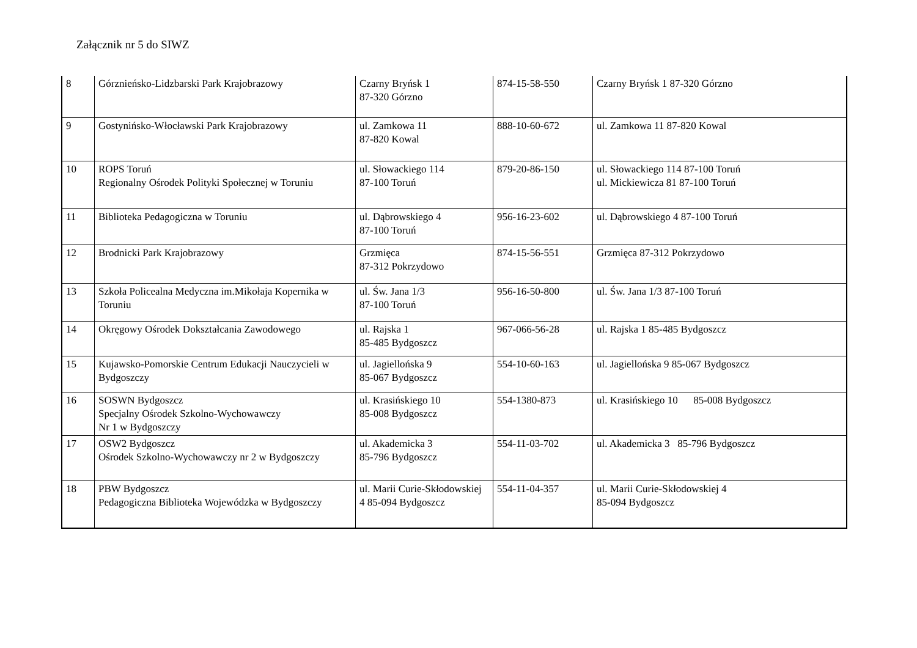Załącznik nr 5 do SIWZ
| 8 | Górznieńsko-Lidzbarski Park Krajobrazowy | Czarny Bryńsk 1 87-320 Górzno | 874-15-58-550 | Czarny Bryńsk 1 87-320 Górzno |
| 9 | Gostynińsko-Włocławski Park Krajobrazowy | ul. Zamkowa 11 87-820 Kowal | 888-10-60-672 | ul. Zamkowa 11 87-820 Kowal |
| 10 | ROPS Toruń Regionalny Ośrodek Polityki Społecznej w Toruniu | ul. Słowackiego 114 87-100 Toruń | 879-20-86-150 | ul. Słowackiego 114 87-100 Toruń ul. Mickiewicza 81 87-100 Toruń |
| 11 | Biblioteka Pedagogiczna w Toruniu | ul. Dąbrowskiego 4 87-100 Toruń | 956-16-23-602 | ul. Dąbrowskiego 4 87-100 Toruń |
| 12 | Brodnicki Park Krajobrazowy | Grzmięca 87-312 Pokrzydowo | 874-15-56-551 | Grzmięca 87-312 Pokrzydowo |
| 13 | Szkoła Policealna Medyczna im.Mikołaja Kopernika w Toruniu | ul. Św. Jana 1/3 87-100 Toruń | 956-16-50-800 | ul. Św. Jana 1/3 87-100 Toruń |
| 14 | Okręgowy Ośrodek Dokształcania Zawodowego | ul. Rajska 1 85-485 Bydgoszcz | 967-066-56-28 | ul. Rajska 1 85-485 Bydgoszcz |
| 15 | Kujawsko-Pomorskie Centrum Edukacji Nauczycieli w Bydgoszczy | ul. Jagiellońska 9 85-067 Bydgoszcz | 554-10-60-163 | ul. Jagiellońska 9 85-067 Bydgoszcz |
| 16 | SOSWN Bydgoszcz Specjalny Ośrodek Szkolno-Wychowawczy Nr 1 w Bydgoszczy | ul. Krasińskiego 10 85-008 Bydgoszcz | 554-1380-873 | ul. Krasińskiego 10 85-008 Bydgoszcz |
| 17 | OSW2 Bydgoszcz Ośrodek Szkolno-Wychowawczy nr 2 w Bydgoszczy | ul. Akademicka 3 85-796 Bydgoszcz | 554-11-03-702 | ul. Akademicka 3 85-796 Bydgoszcz |
| 18 | PBW Bydgoszcz Pedagogiczna Biblioteka Wojewódzka w Bydgoszczy | ul. Marii Curie-Skłodowskiej 4 85-094 Bydgoszcz | 554-11-04-357 | ul. Marii Curie-Skłodowskiej 4 85-094 Bydgoszcz |